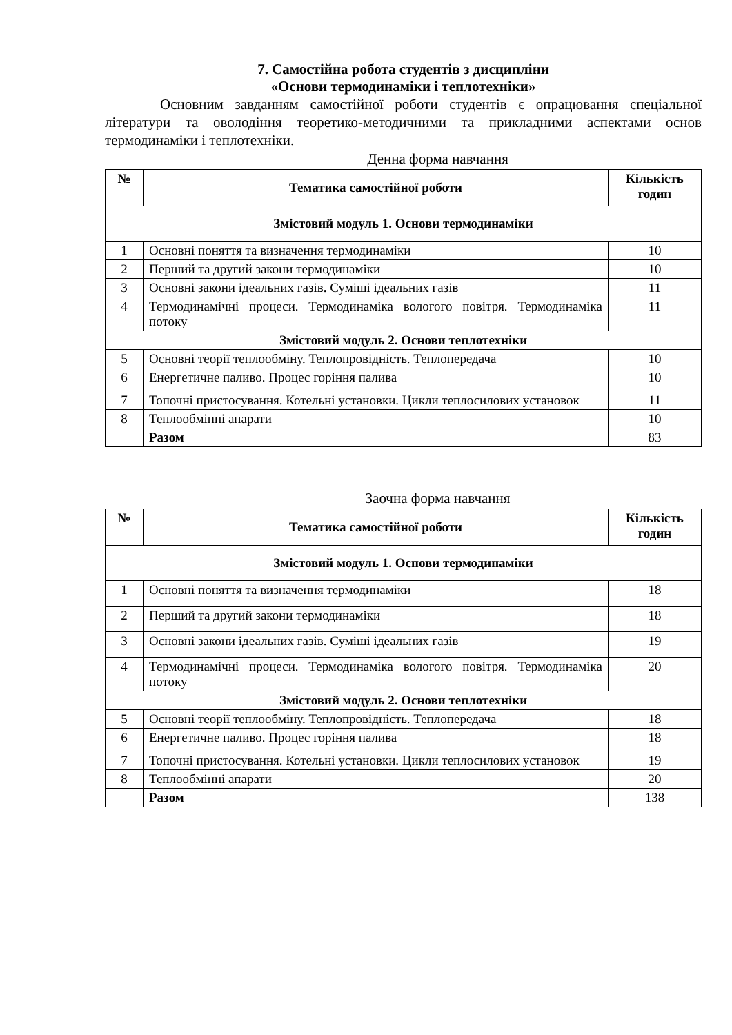7. Самостійна робота студентів з дисципліни
«Основи термодинаміки і теплотехніки»
Основним завданням самостійної роботи студентів є опрацювання спеціальної літератури та оволодіння теоретико-методичними та прикладними аспектами основ термодинаміки і теплотехніки.
Денна форма навчання
| № | Тематика самостійної роботи | Кількість годин |
| --- | --- | --- |
| Змістовий модуль 1. Основи термодинаміки | | |
| 1 | Основні поняття та визначення термодинаміки | 10 |
| 2 | Перший та другий закони термодинаміки | 10 |
| 3 | Основні закони ідеальних газів. Суміші ідеальних газів | 11 |
| 4 | Термодинамічні процеси. Термодинаміка вологого повітря. Термодинаміка потоку | 11 |
| Змістовий модуль 2. Основи теплотехніки | | |
| 5 | Основні теорії теплообміну. Теплопровідність. Теплопередача | 10 |
| 6 | Енергетичне паливо. Процес горіння палива | 10 |
| 7 | Топочні пристосування. Котельні установки. Цикли теплосилових установок | 11 |
| 8 | Теплообмінні апарати | 10 |
| | Разом | 83 |
Заочна форма навчання
| № | Тематика самостійної роботи | Кількість годин |
| --- | --- | --- |
| Змістовий модуль 1. Основи термодинаміки | | |
| 1 | Основні поняття та визначення термодинаміки | 18 |
| 2 | Перший та другий закони термодинаміки | 18 |
| 3 | Основні закони ідеальних газів. Суміші ідеальних газів | 19 |
| 4 | Термодинамічні процеси. Термодинаміка вологого повітря. Термодинаміка потоку | 20 |
| Змістовий модуль 2. Основи теплотехніки | | |
| 5 | Основні теорії теплообміну. Теплопровідність. Теплопередача | 18 |
| 6 | Енергетичне паливо. Процес горіння палива | 18 |
| 7 | Топочні пристосування. Котельні установки. Цикли теплосилових установок | 19 |
| 8 | Теплообмінні апарати | 20 |
| | Разом | 138 |